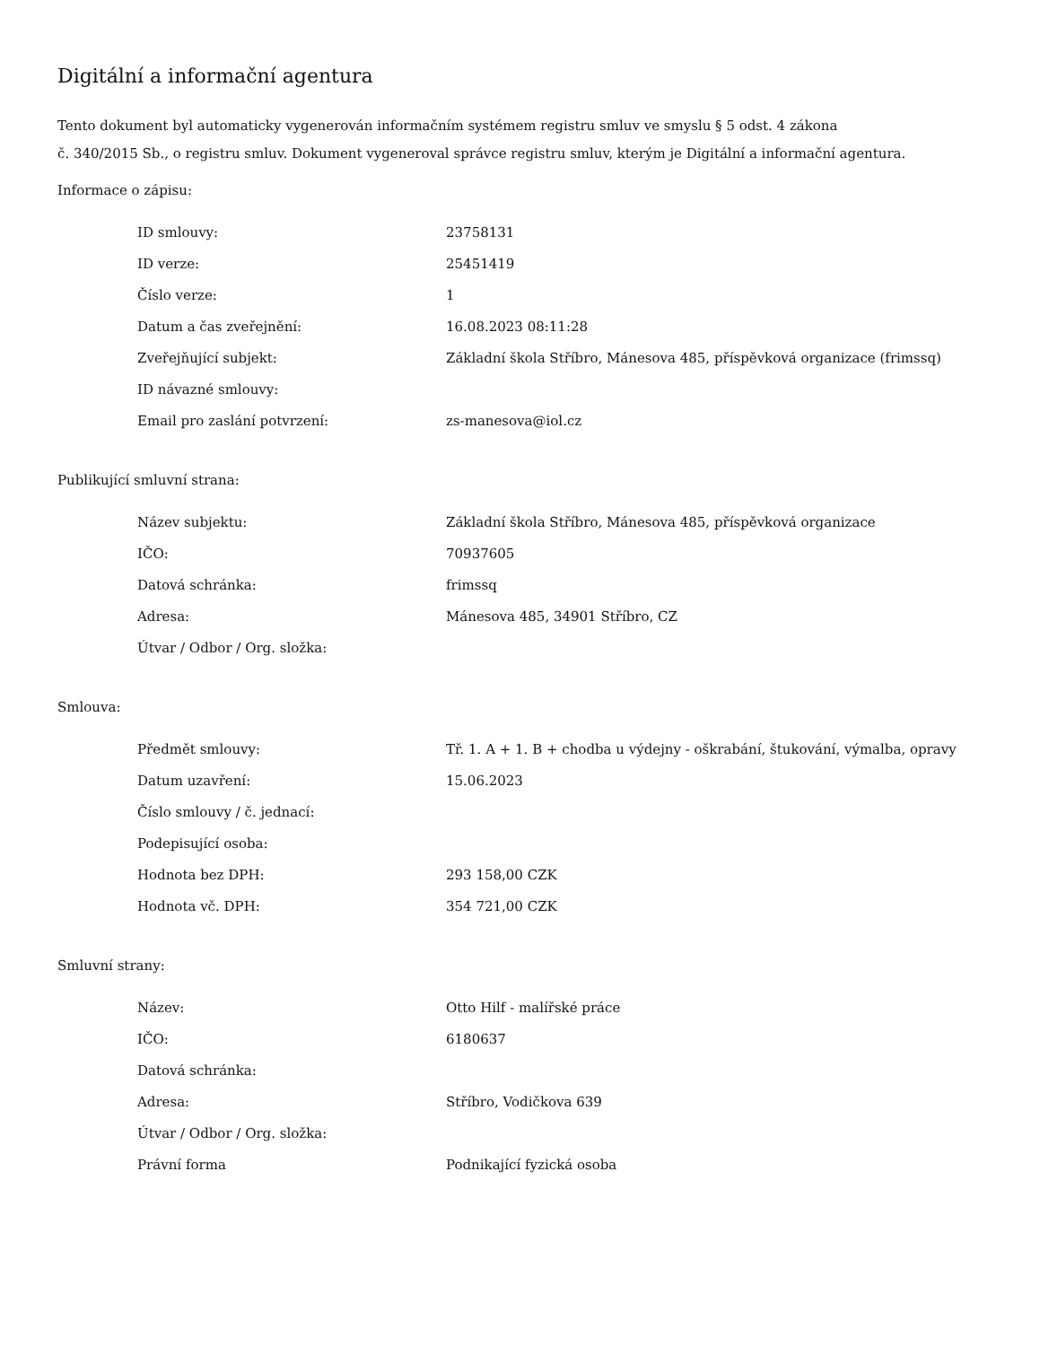Digitální a informační agentura
Tento dokument byl automaticky vygenerován informačním systémem registru smluv ve smyslu § 5 odst. 4 zákona
č. 340/2015 Sb., o registru smluv. Dokument vygeneroval správce registru smluv, kterým je Digitální a informační agentura.
Informace o zápisu:
| ID smlouvy: | 23758131 |
| ID verze: | 25451419 |
| Číslo verze: | 1 |
| Datum a čas zveřejnění: | 16.08.2023 08:11:28 |
| Zveřejňující subjekt: | Základní škola Stříbro, Mánesova 485, příspěvková organizace (frimssq) |
| ID návazné smlouvy: | |
| Email pro zaslání potvrzení: | zs-manesova@iol.cz |
Publikující smluvní strana:
| Název subjektu: | Základní škola Stříbro, Mánesova 485, příspěvková organizace |
| IČO: | 70937605 |
| Datová schránka: | frimssq |
| Adresa: | Mánesova 485, 34901 Stříbro, CZ |
| Útvar / Odbor / Org. složka: | |
Smlouva:
| Předmět smlouvy: | Tř. 1. A + 1. B + chodba u výdejny - oškrabání, štukování, výmalba, opravy |
| Datum uzavření: | 15.06.2023 |
| Číslo smlouvy / č. jednací: | |
| Podepisující osoba: | |
| Hodnota bez DPH: | 293 158,00 CZK |
| Hodnota vč. DPH: | 354 721,00 CZK |
Smluvní strany:
| Název: | Otto Hilf - malířské práce |
| IČO: | 6180637 |
| Datová schránka: | |
| Adresa: | Stříbro, Vodičkova 639 |
| Útvar / Odbor / Org. složka: | |
| Právní forma | Podnikající fyzická osoba |